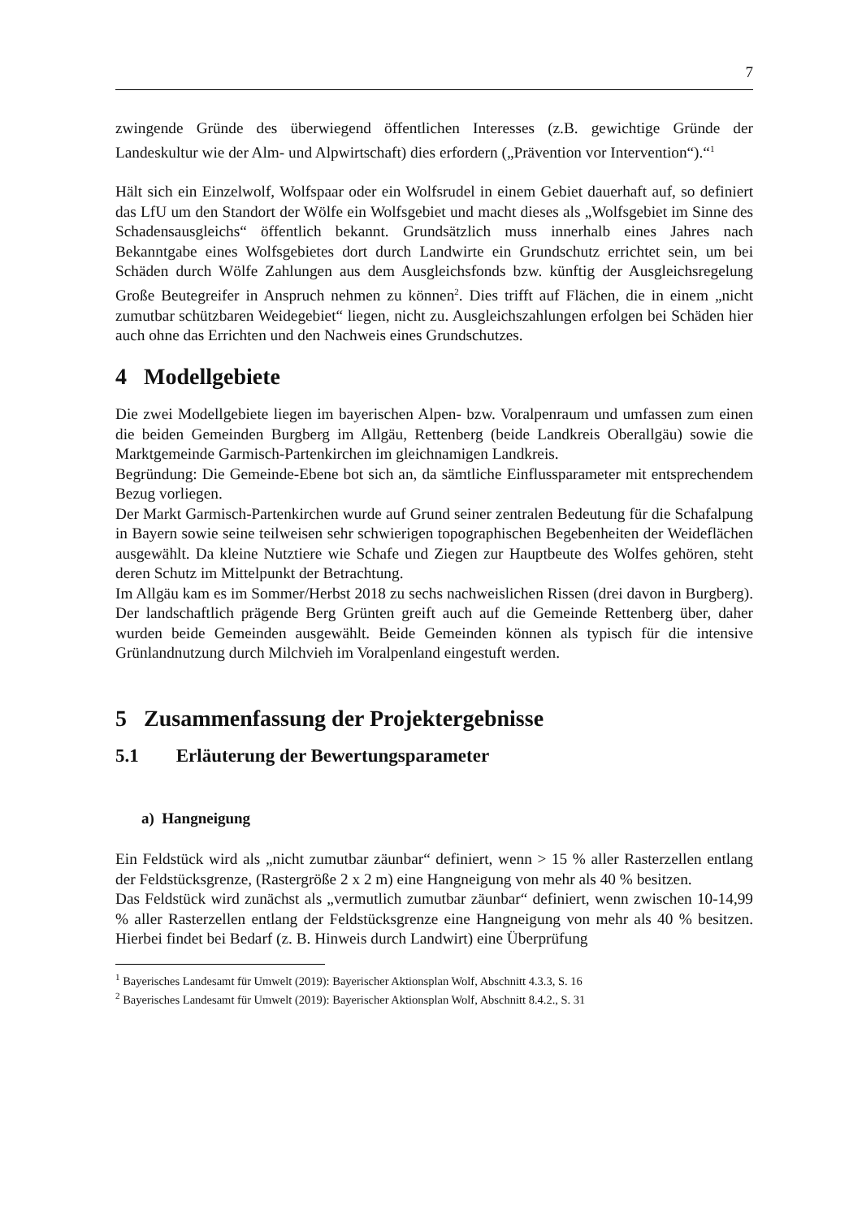7
zwingende Gründe des überwiegend öffentlichen Interesses (z.B. gewichtige Gründe der Landeskultur wie der Alm- und Alpwirtschaft) dies erfordern („Prävention vor Intervention“).“<sup>1</sup>
Hält sich ein Einzelwolf, Wolfspaar oder ein Wolfsrudel in einem Gebiet dauerhaft auf, so definiert das LfU um den Standort der Wölfe ein Wolfsgebiet und macht dieses als „Wolfsgebiet im Sinne des Schadensausgleichs“ öffentlich bekannt. Grundsätzlich muss innerhalb eines Jahres nach Bekanntgabe eines Wolfsgebietes dort durch Landwirte ein Grundschutz errichtet sein, um bei Schäden durch Wölfe Zahlungen aus dem Ausgleichsfonds bzw. künftig der Ausgleichsregelung Große Beutegreifer in Anspruch nehmen zu können<sup>2</sup>. Dies trifft auf Flächen, die in einem „nicht zumutbar schützbaren Weidegebiet“ liegen, nicht zu. Ausgleichszahlungen erfolgen bei Schäden hier auch ohne das Errichten und den Nachweis eines Grundschutzes.
4 Modellgebiete
Die zwei Modellgebiete liegen im bayerischen Alpen- bzw. Voralpenraum und umfassen zum einen die beiden Gemeinden Burgberg im Allgäu, Rettenberg (beide Landkreis Oberallgäu) sowie die Marktgemeinde Garmisch-Partenkirchen im gleichnamigen Landkreis.
Begründung: Die Gemeinde-Ebene bot sich an, da sämtliche Einflussparameter mit entsprechendem Bezug vorliegen.
Der Markt Garmisch-Partenkirchen wurde auf Grund seiner zentralen Bedeutung für die Schafalpung in Bayern sowie seine teilweisen sehr schwierigen topographischen Begebenheiten der Weideflächen ausgewählt. Da kleine Nutztiere wie Schafe und Ziegen zur Hauptbeute des Wolfes gehören, steht deren Schutz im Mittelpunkt der Betrachtung.
Im Allgäu kam es im Sommer/Herbst 2018 zu sechs nachweislichen Rissen (drei davon in Burgberg). Der landschaftlich prägende Berg Grünten greift auch auf die Gemeinde Rettenberg über, daher wurden beide Gemeinden ausgewählt. Beide Gemeinden können als typisch für die intensive Grünlandnutzung durch Milchvieh im Voralpenland eingestuft werden.
5 Zusammenfassung der Projektergebnisse
5.1 Erläuterung der Bewertungsparameter
a) Hangneigung
Ein Feldstück wird als „nicht zumutbar zäunbar“ definiert, wenn > 15 % aller Rasterzellen entlang der Feldstücksgrenze, (Rastergröße 2 x 2 m) eine Hangneigung von mehr als 40 % besitzen.
Das Feldstück wird zunächst als „vermutlich zumutbar zäunbar“ definiert, wenn zwischen 10-14,99 % aller Rasterzellen entlang der Feldstücksgrenze eine Hangneigung von mehr als 40 % besitzen. Hierbei findet bei Bedarf (z. B. Hinweis durch Landwirt) eine Überprüfung
<sup>1</sup> Bayerisches Landesamt für Umwelt (2019): Bayerischer Aktionsplan Wolf, Abschnitt 4.3.3, S. 16
<sup>2</sup> Bayerisches Landesamt für Umwelt (2019): Bayerischer Aktionsplan Wolf, Abschnitt 8.4.2., S. 31